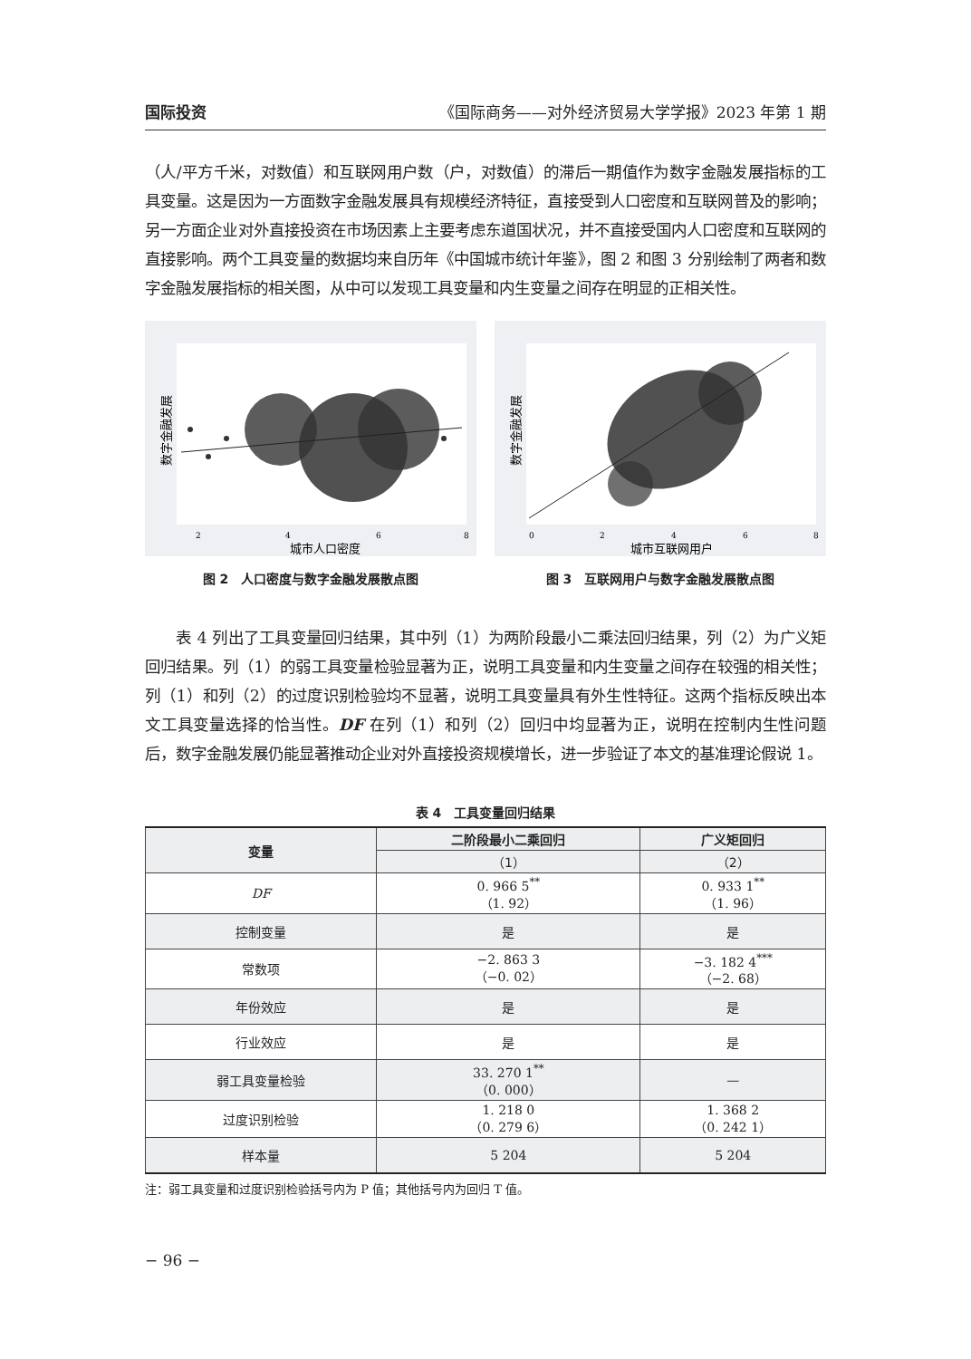国际投资 《国际商务——对外经济贸易大学学报》2023 年第 1 期
（人/平方千米，对数值）和互联网用户数（户，对数值）的滞后一期值作为数字金融发展指标的工具变量。这是因为一方面数字金融发展具有规模经济特征，直接受到人口密度和互联网普及的影响；另一方面企业对外直接投资在市场因素上主要考虑东道国状况，并不直接受国内人口密度和互联网的直接影响。两个工具变量的数据均来自历年《中国城市统计年鉴》，图 2 和图 3 分别绘制了两者和数字金融发展指标的相关图，从中可以发现工具变量和内生变量之间存在明显的正相关性。
数字金融发展
2
4
6
8
城市人口密度
图 2　人口密度与数字金融发展散点图
数字金融发展
0
2
4
6
8
城市互联网用户
图 3　互联网用户与数字金融发展散点图
　　表 4 列出了工具变量回归结果，其中列（1）为两阶段最小二乘法回归结果，列（2）为广义矩回归结果。列（1）的弱工具变量检验显著为正，说明工具变量和内生变量之间存在较强的相关性；列（1）和列（2）的过度识别检验均不显著，说明工具变量具有外生性特征。这两个指标反映出本文工具变量选择的恰当性。DF 在列（1）和列（2）回归中均显著为正，说明在控制内生性问题后，数字金融发展仍能显著推动企业对外直接投资规模增长，进一步验证了本文的基准理论假说 1。
表 4　工具变量回归结果
| 变量 | 二阶段最小二乘回归 | 广义矩回归 |
| --- | --- | --- |
| | （1） | （2） |
| DF | 0. 966 5<sup>**</sup> （1. 92） | 0. 933 1<sup>**</sup> （1. 96） |
| 控制变量 | 是 | 是 |
| 常数项 | −2. 863 3 （−0. 02） | −3. 182 4<sup>***</sup> （−2. 68） |
| 年份效应 | 是 | 是 |
| 行业效应 | 是 | 是 |
| 弱工具变量检验 | 33. 270 1<sup>**</sup> （0. 000） | — |
| 过度识别检验 | 1. 218 0 （0. 279 6） | 1. 368 2 （0. 242 1） |
| 样本量 | 5 204 | 5 204 |
注：弱工具变量和过度识别检验括号内为 P 值；其他括号内为回归 T 值。
− 96 −